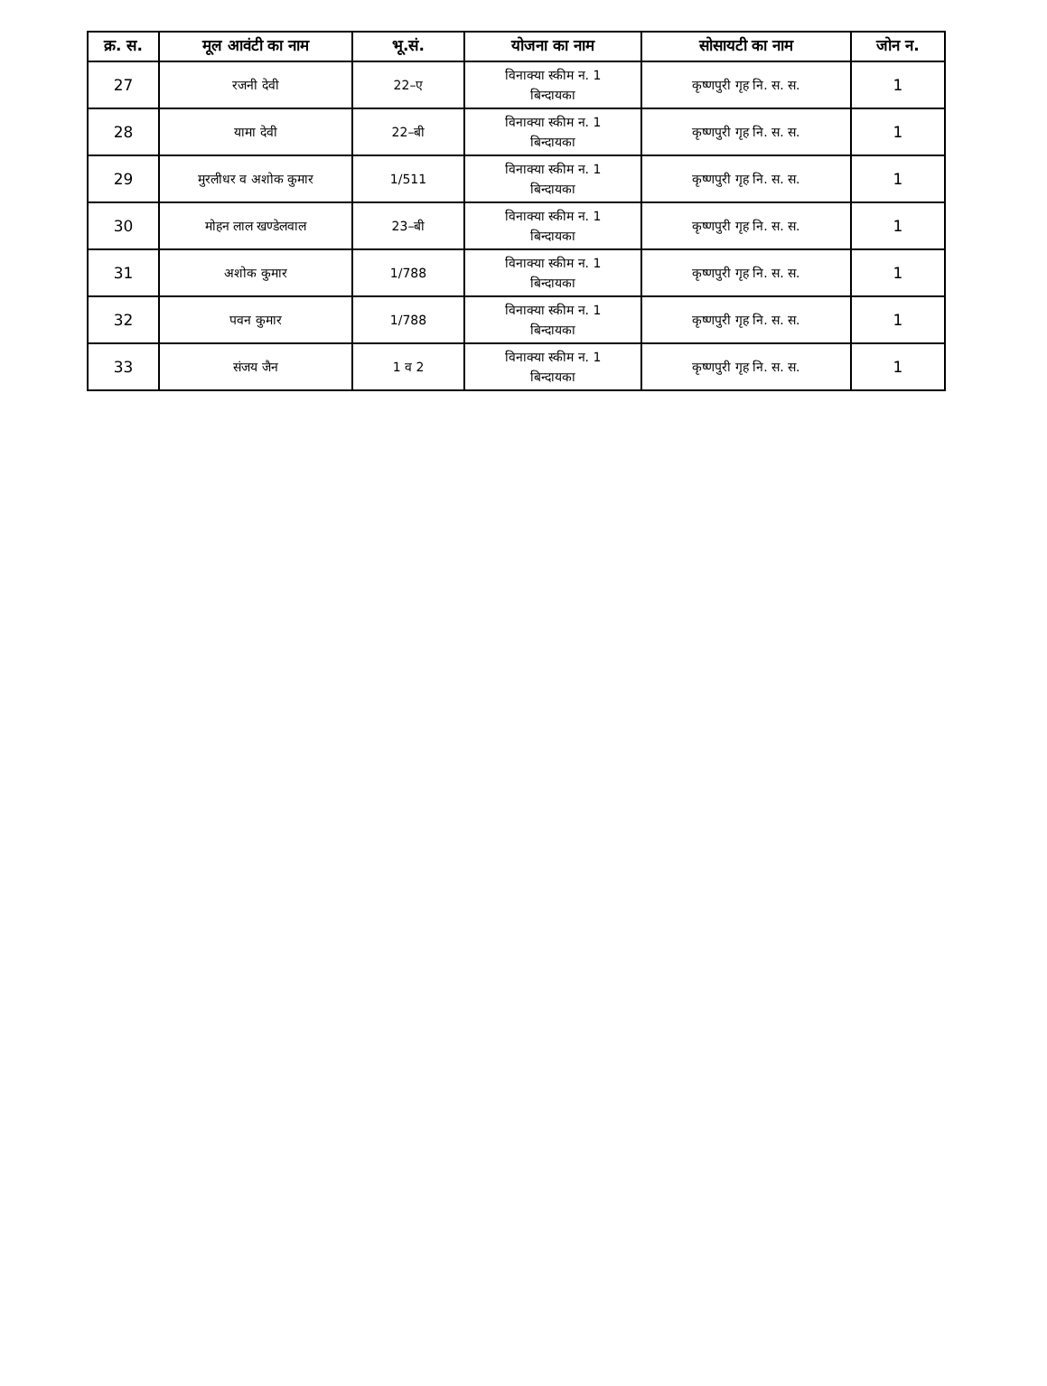| क्र. स. | मूल आवंटी का नाम | भू.सं. | योजना का नाम | सोसायटी का नाम | जोन न. |
| --- | --- | --- | --- | --- | --- |
| 27 | रजनी देवी | 22–ए | विनाक्या स्कीम न. 1 बिन्दायका | कृष्णपुरी गृह नि. स. स. | 1 |
| 28 | यामा देवी | 22–बी | विनाक्या स्कीम न. 1 बिन्दायका | कृष्णपुरी गृह नि. स. स. | 1 |
| 29 | मुरलीधर व अशोक कुमार | 1/511 | विनाक्या स्कीम न. 1 बिन्दायका | कृष्णपुरी गृह नि. स. स. | 1 |
| 30 | मोहन लाल खण्डेलवाल | 23–बी | विनाक्या स्कीम न. 1 बिन्दायका | कृष्णपुरी गृह नि. स. स. | 1 |
| 31 | अशोक कुमार | 1/788 | विनाक्या स्कीम न. 1 बिन्दायका | कृष्णपुरी गृह नि. स. स. | 1 |
| 32 | पवन कुमार | 1/788 | विनाक्या स्कीम न. 1 बिन्दायका | कृष्णपुरी गृह नि. स. स. | 1 |
| 33 | संजय जैन | 1 व 2 | विनाक्या स्कीम न. 1 बिन्दायका | कृष्णपुरी गृह नि. स. स. | 1 |